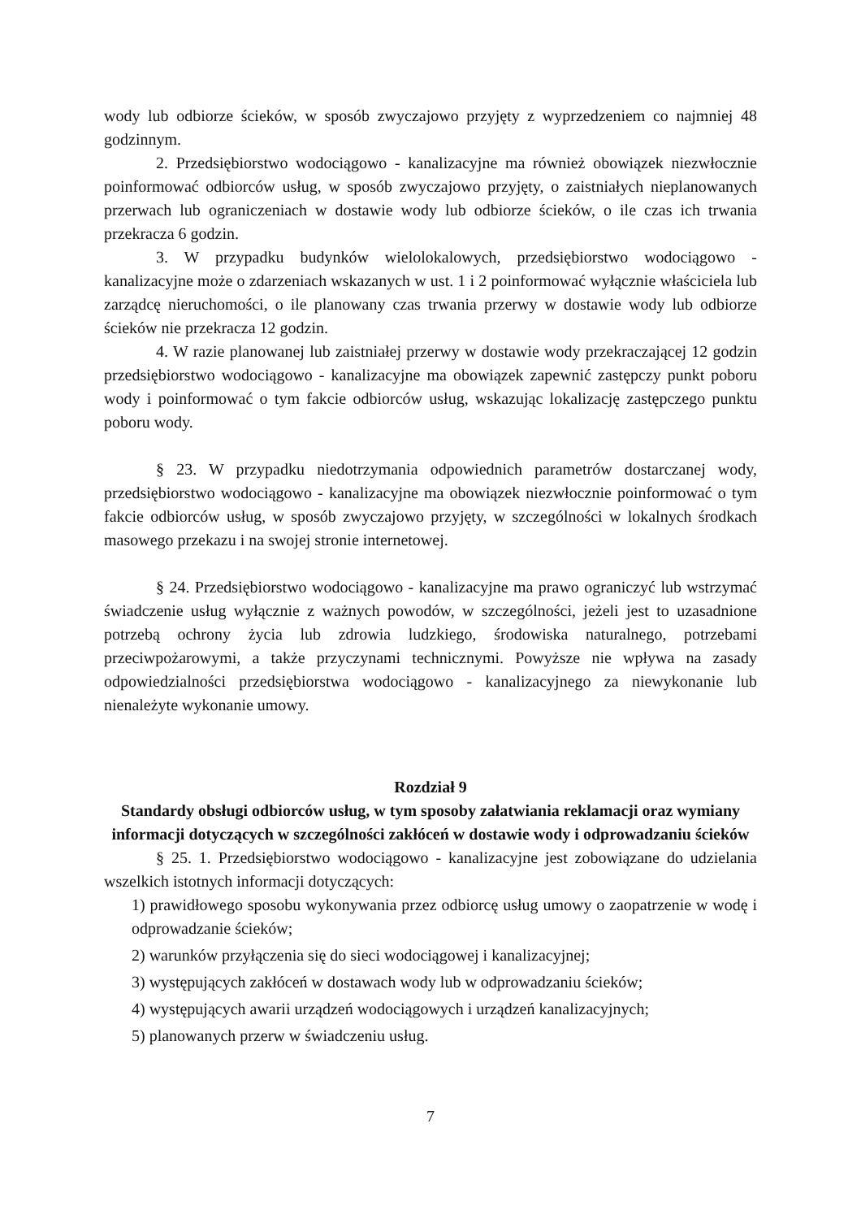wody lub odbiorze ścieków, w sposób zwyczajowo przyjęty z wyprzedzeniem co najmniej 48 godzinnym.
2. Przedsiębiorstwo wodociągowo - kanalizacyjne ma również obowiązek niezwłocznie poinformować odbiorców usług, w sposób zwyczajowo przyjęty, o zaistniałych nieplanowanych przerwach lub ograniczeniach w dostawie wody lub odbiorze ścieków, o ile czas ich trwania przekracza 6 godzin.
3. W przypadku budynków wielolokalowych, przedsiębiorstwo wodociągowo - kanalizacyjne może o zdarzeniach wskazanych w ust. 1 i 2 poinformować wyłącznie właściciela lub zarządcę nieruchomości, o ile planowany czas trwania przerwy w dostawie wody lub odbiorze ścieków nie przekracza 12 godzin.
4. W razie planowanej lub zaistniałej przerwy w dostawie wody przekraczającej 12 godzin przedsiębiorstwo wodociągowo - kanalizacyjne ma obowiązek zapewnić zastępczy punkt poboru wody i poinformować o tym fakcie odbiorców usług, wskazując lokalizację zastępczego punktu poboru wody.
§ 23. W przypadku niedotrzymania odpowiednich parametrów dostarczanej wody, przedsiębiorstwo wodociągowo - kanalizacyjne ma obowiązek niezwłocznie poinformować o tym fakcie odbiorców usług, w sposób zwyczajowo przyjęty, w szczególności w lokalnych środkach masowego przekazu i na swojej stronie internetowej.
§ 24. Przedsiębiorstwo wodociągowo - kanalizacyjne ma prawo ograniczyć lub wstrzymać świadczenie usług wyłącznie z ważnych powodów, w szczególności, jeżeli jest to uzasadnione potrzebą ochrony życia lub zdrowia ludzkiego, środowiska naturalnego, potrzebami przeciwpożarowymi, a także przyczynami technicznymi. Powyższe nie wpływa na zasady odpowiedzialności przedsiębiorstwa wodociągowo - kanalizacyjnego za niewykonanie lub nienależyte wykonanie umowy.
Rozdział 9
Standardy obsługi odbiorców usług, w tym sposoby załatwiania reklamacji oraz wymiany informacji dotyczących w szczególności zakłóceń w dostawie wody i odprowadzaniu ścieków
§ 25. 1. Przedsiębiorstwo wodociągowo - kanalizacyjne jest zobowiązane do udzielania wszelkich istotnych informacji dotyczących:
1) prawidłowego sposobu wykonywania przez odbiorcę usług umowy o zaopatrzenie w wodę i odprowadzanie ścieków;
2) warunków przyłączenia się do sieci wodociągowej i kanalizacyjnej;
3) występujących zakłóceń w dostawach wody lub w odprowadzaniu ścieków;
4) występujących awarii urządzeń wodociągowych i urządzeń kanalizacyjnych;
5) planowanych przerw w świadczeniu usług.
7